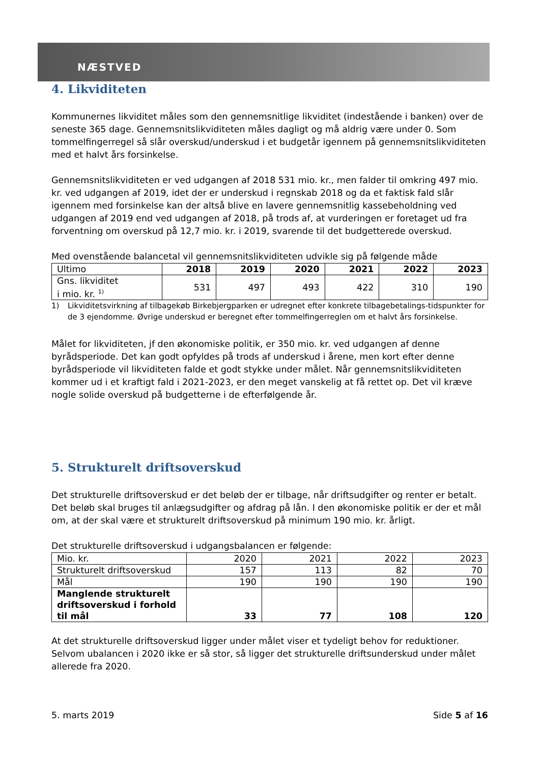NÆSTVED
4. Likviditeten
Kommunernes likviditet måles som den gennemsnitlige likviditet (indestående i banken) over de seneste 365 dage. Gennemsnitslikviditeten måles dagligt og må aldrig være under 0. Som tommelfingerregel så slår overskud/underskud i et budgetår igennem på gennemsnitslikviditeten med et halvt års forsinkelse.
Gennemsnitslikviditeten er ved udgangen af 2018 531 mio. kr., men falder til omkring 497 mio. kr. ved udgangen af 2019, idet der er underskud i regnskab 2018 og da et faktisk fald slår igennem med forsinkelse kan der altså blive en lavere gennemsnitlig kassebeholdning ved udgangen af 2019 end ved udgangen af 2018, på trods af, at vurderingen er foretaget ud fra forventning om overskud på 12,7 mio. kr. i 2019, svarende til det budgetterede overskud.
Med ovenstående balancetal vil gennemsnitslikviditeten udvikle sig på følgende måde
| Ultimo | 2018 | 2019 | 2020 | 2021 | 2022 | 2023 |
| --- | --- | --- | --- | --- | --- | --- |
| Gns. likviditet i mio. kr. <sup>1)</sup> | 531 | 497 | 493 | 422 | 310 | 190 |
1) Likviditetsvirkning af tilbagekøb Birkebjergparken er udregnet efter konkrete tilbagebetalings-tidspunkter for de 3 ejendomme. Øvrige underskud er beregnet efter tommelfingerreglen om et halvt års forsinkelse.
Målet for likviditeten, jf den økonomiske politik, er 350 mio. kr. ved udgangen af denne byrådsperiode. Det kan godt opfyldes på trods af underskud i årene, men kort efter denne byrådsperiode vil likviditeten falde et godt stykke under målet. Når gennemsnitslikviditeten kommer ud i et kraftigt fald i 2021-2023, er den meget vanskelig at få rettet op. Det vil kræve nogle solide overskud på budgetterne i de efterfølgende år.
5. Strukturelt driftsoverskud
Det strukturelle driftsoverskud er det beløb der er tilbage, når driftsudgifter og renter er betalt. Det beløb skal bruges til anlægsudgifter og afdrag på lån. I den økonomiske politik er der et mål om, at der skal være et strukturelt driftsoverskud på minimum 190 mio. kr. årligt.
Det strukturelle driftsoverskud i udgangsbalancen er følgende:
| Mio. kr. | 2020 | 2021 | 2022 | 2023 |
| Strukturelt driftsoverskud | 157 | 113 | 82 | 70 |
| Mål | 190 | 190 | 190 | 190 |
| Manglende strukturelt driftsoverskud i forhold til mål | 33 | 77 | 108 | 120 |
At det strukturelle driftsoverskud ligger under målet viser et tydeligt behov for reduktioner. Selvom ubalancen i 2020 ikke er så stor, så ligger det strukturelle driftsunderskud under målet allerede fra 2020.
5. marts 2019 Side 5 af 16